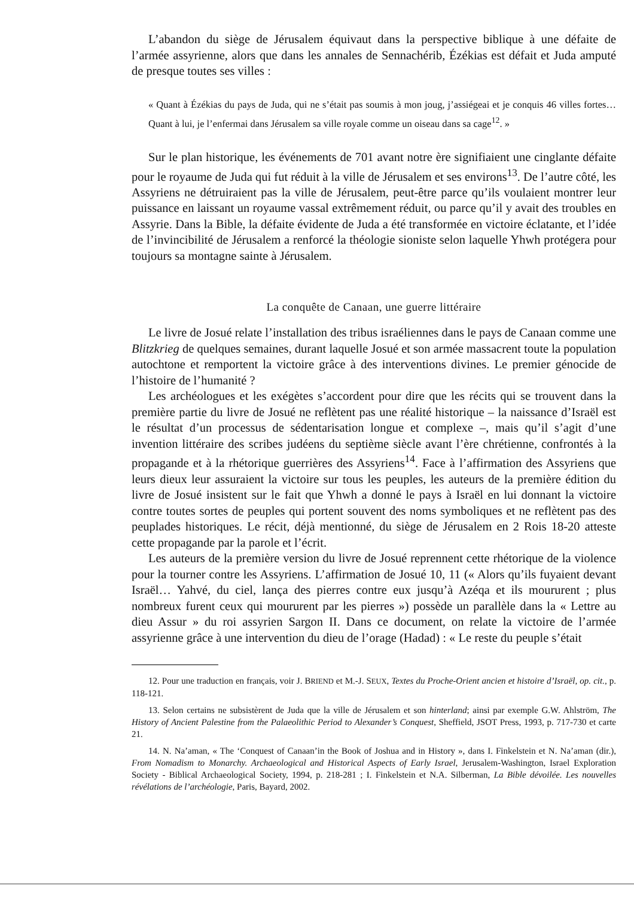L’abandon du siège de Jérusalem équivaut dans la perspective biblique à une défaite de l’armée assyrienne, alors que dans les annales de Sennachérib, Ézékias est défait et Juda amputé de presque toutes ses villes :
« Quant à Ézékias du pays de Juda, qui ne s’était pas soumis à mon joug, j’assiégeai et je conquis 46 villes fortes… Quant à lui, je l’enfermai dans Jérusalem sa ville royale comme un oiseau dans sa cage<sup>12</sup>. »
Sur le plan historique, les événements de 701 avant notre ère signifiaient une cinglante défaite pour le royaume de Juda qui fut réduit à la ville de Jérusalem et ses environs<sup>13</sup>. De l’autre côté, les Assyriens ne détruiraient pas la ville de Jérusalem, peut-être parce qu’ils voulaient montrer leur puissance en laissant un royaume vassal extrêmement réduit, ou parce qu’il y avait des troubles en Assyrie. Dans la Bible, la défaite évidente de Juda a été transformée en victoire éclatante, et l’idée de l’invincibilité de Jérusalem a renforcé la théologie sioniste selon laquelle Yhwh protégera pour toujours sa montagne sainte à Jérusalem.
La conquête de Canaan, une guerre littéraire
Le livre de Josué relate l’installation des tribus israéliennes dans le pays de Canaan comme une Blitzkrieg de quelques semaines, durant laquelle Josué et son armée massacrent toute la population autochtone et remportent la victoire grâce à des interventions divines. Le premier génocide de l’histoire de l’humanité ?
Les archéologues et les exégètes s’accordent pour dire que les récits qui se trouvent dans la première partie du livre de Josué ne reflètent pas une réalité historique – la naissance d’Israël est le résultat d’un processus de sédentarisation longue et complexe –, mais qu’il s’agit d’une invention littéraire des scribes judéens du septième siècle avant l’ère chrétienne, confrontés à la propagande et à la rhétorique guerrières des Assyriens<sup>14</sup>. Face à l’affirmation des Assyriens que leurs dieux leur assuraient la victoire sur tous les peuples, les auteurs de la première édition du livre de Josué insistent sur le fait que Yhwh a donné le pays à Israël en lui donnant la victoire contre toutes sortes de peuples qui portent souvent des noms symboliques et ne reflètent pas des peuplades historiques. Le récit, déjà mentionné, du siège de Jérusalem en 2 Rois 18-20 atteste cette propagande par la parole et l’écrit.
Les auteurs de la première version du livre de Josué reprennent cette rhétorique de la violence pour la tourner contre les Assyriens. L’affirmation de Josué 10, 11 (« Alors qu’ils fuyaient devant Israël… Yahvé, du ciel, lança des pierres contre eux jusqu’à Azéqa et ils moururent ; plus nombreux furent ceux qui moururent par les pierres ») possède un parallèle dans la « Lettre au dieu Assur » du roi assyrien Sargon II. Dans ce document, on relate la victoire de l’armée assyrienne grâce à une intervention du dieu de l’orage (Hadad) : « Le reste du peuple s’était
12. Pour une traduction en français, voir J. BRIEND et M.-J. SEUX, Textes du Proche-Orient ancien et histoire d’Israël, op. cit., p. 118-121.
13. Selon certains ne subsistèrent de Juda que la ville de Jérusalem et son hinterland; ainsi par exemple G.W. Ahlström, The History of Ancient Palestine from the Palaeolithic Period to Alexander’s Conquest, Sheffield, JSOT Press, 1993, p. 717-730 et carte 21.
14. N. Na’aman, « The ‘Conquest of Canaan’in the Book of Joshua and in History », dans I. Finkelstein et N. Na’aman (dir.), From Nomadism to Monarchy. Archaeological and Historical Aspects of Early Israel, Jerusalem-Washington, Israel Exploration Society - Biblical Archaeological Society, 1994, p. 218-281 ; I. Finkelstein et N.A. Silberman, La Bible dévoilée. Les nouvelles révélations de l’archéologie, Paris, Bayard, 2002.